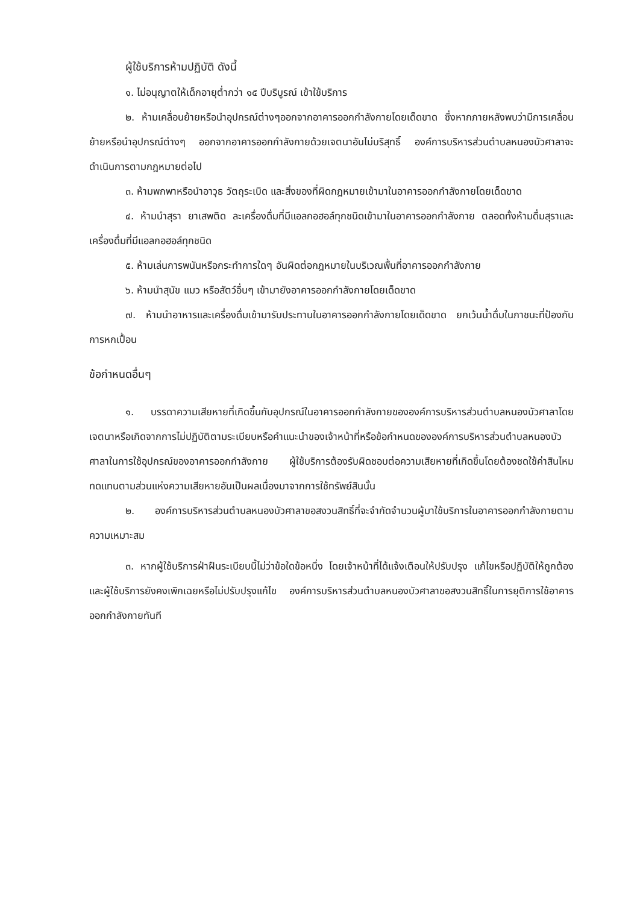ผู้ใช้บริการห้ามปฏิบัติ ดังนี้
๑. ไม่อนุญาตให้เด็กอายุต่ำกว่า ๑๕ ปีบริบูรณ์ เข้าใช้บริการ
๒. ห้ามเคลื่อนย้ายหรือนำอุปกรณ์ต่างๆออกจากอาคารออกกำลังกายโดยเด็ดขาด ซึ่งหากภายหลังพบว่ามีการเคลื่อนย้ายหรือนำอุปกรณ์ต่างๆ ออกจากอาคารออกกำลังกายด้วยเจตนาอันไม่บริสุทธิ์ องค์การบริหารส่วนตำบลหนองบัวศาลาจะดำเนินการตามกฎหมายต่อไป
๓. ห้ามพกพาหรือนำอาวุธ วัตถุระเบิด และสิ่งของที่ผิดกฎหมายเข้ามาในอาคารออกกำลังกายโดยเด็ดขาด
๔. ห้ามนำสุรา ยาเสพติด ละเครื่องดื่มที่มีแอลกอฮอล์ทุกชนิดเข้ามาในอาคารออกกำลังกาย ตลอดทั้งห้ามดื่มสุราและเครื่องดื่มที่มีแอลกอฮอล์ทุกชนิด
๕. ห้ามเล่นการพนันหรือกระทำการใดๆ อันผิดต่อกฎหมายในบริเวณพื้นที่อาคารออกกำลังกาย
๖. ห้ามนำสุนัข แมว หรือสัตว์อื่นๆ เข้ามายังอาคารออกกำลังกายโดยเด็ดขาด
๗. ห้ามนำอาหารและเครื่องดื่มเข้ามารับประทานในอาคารออกกำลังกายโดยเด็ดขาด ยกเว้นน้ำดื่มในภาชนะที่ป้องกันการหกเปื้อน
ข้อกำหนดอื่นๆ
๑. บรรดาความเสียหายที่เกิดขึ้นกับอุปกรณ์ในอาคารออกกำลังกายขององค์การบริหารส่วนตำบลหนองบัวศาลาโดยเจตนาหรือเกิดจากการไม่ปฏิบัติตามระเบียบหรือคำแนะนำของเจ้าหน้าที่หรือข้อกำหนดขององค์การบริหารส่วนตำบลหนองบัวศาลาในการใช้อุปกรณ์ของอาคารออกกำลังกาย ผู้ใช้บริการต้องรับผิดชอบต่อความเสียหายที่เกิดขึ้นโดยต้องชดใช้ค่าสินไหมทดแทนตามส่วนแห่งความเสียหายอันเป็นผลเนื่องมาจากการใช้ทรัพย์สินนั้น
๒. องค์การบริหารส่วนตำบลหนองบัวศาลาขอสงวนสิทธิ์ที่จะจำกัดจำนวนผู้มาใช้บริการในอาคารออกกำลังกายตามความเหมาะสม
๓. หากผู้ใช้บริการฝ่าฝืนระเบียบนี้ไม่ว่าข้อใดข้อหนึ่ง โดยเจ้าหน้าที่ได้แจ้งเตือนให้ปรับปรุง แก้ไขหรือปฏิบัติให้ถูกต้อง และผู้ใช้บริการยังคงเพิกเฉยหรือไม่ปรับปรุงแก้ไข องค์การบริหารส่วนตำบลหนองบัวศาลาขอสงวนสิทธิ์ในการยุติการใช้อาคารออกกำลังกายทันที